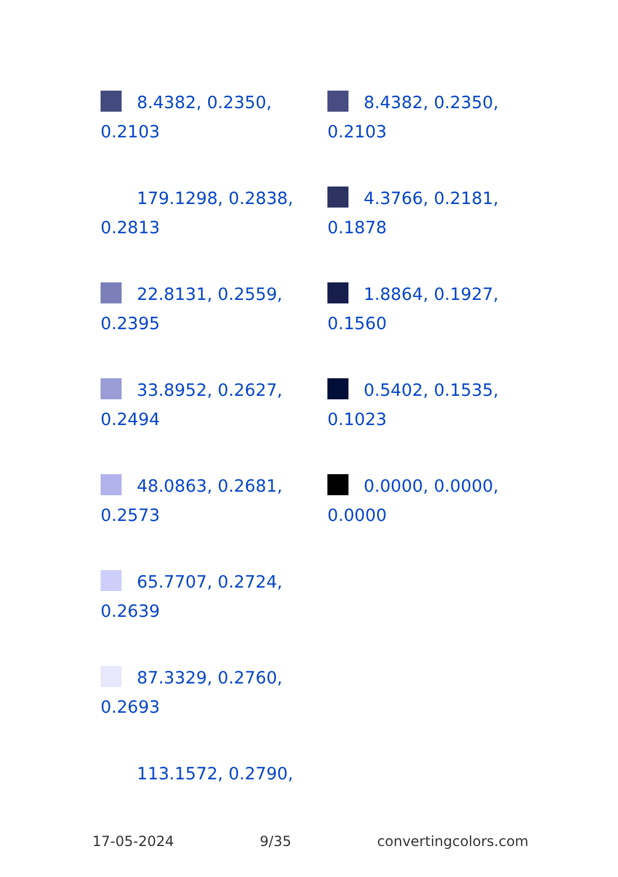8.4382, 0.2350, 0.2103
8.4382, 0.2350, 0.2103
179.1298, 0.2838, 0.2813
4.3766, 0.2181, 0.1878
22.8131, 0.2559, 0.2395
1.8864, 0.1927, 0.1560
33.8952, 0.2627, 0.2494
0.5402, 0.1535, 0.1023
48.0863, 0.2681, 0.2573
0.0000, 0.0000, 0.0000
65.7707, 0.2724, 0.2639
87.3329, 0.2760, 0.2693
113.1572, 0.2790,
17-05-2024 9/35 convertingcolors.com